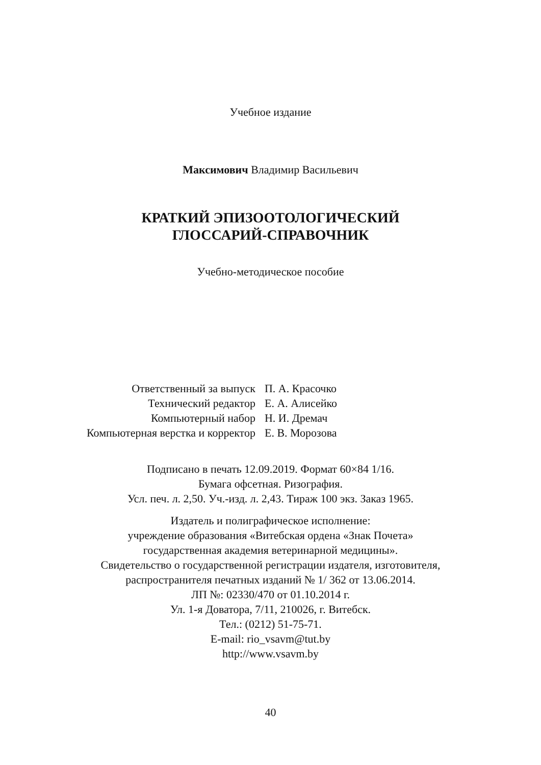Учебное издание
Максимович Владимир Васильевич
КРАТКИЙ ЭПИЗООТОЛОГИЧЕСКИЙ
ГЛОССАРИЙ-СПРАВОЧНИК
Учебно-методическое пособие
| Ответственный за выпуск | П. А. Красочко |
| Технический редактор | Е. А. Алисейко |
| Компьютерный набор | Н. И. Дремач |
| Компьютерная верстка и корректор | Е. В. Морозова |
Подписано в печать 12.09.2019. Формат 60×84 1/16.
Бумага офсетная. Ризография.
Усл. печ. л. 2,50. Уч.-изд. л. 2,43. Тираж 100 экз. Заказ 1965.
Издатель и полиграфическое исполнение:
учреждение образования «Витебская ордена «Знак Почета»
государственная академия ветеринарной медицины».
Свидетельство о государственной регистрации издателя, изготовителя,
распространителя печатных изданий № 1/ 362 от 13.06.2014.
ЛП №: 02330/470 от 01.10.2014 г.
Ул. 1-я Доватора, 7/11, 210026, г. Витебск.
Тел.: (0212) 51-75-71.
E-mail: rio_vsavm@tut.by
http://www.vsavm.by
40